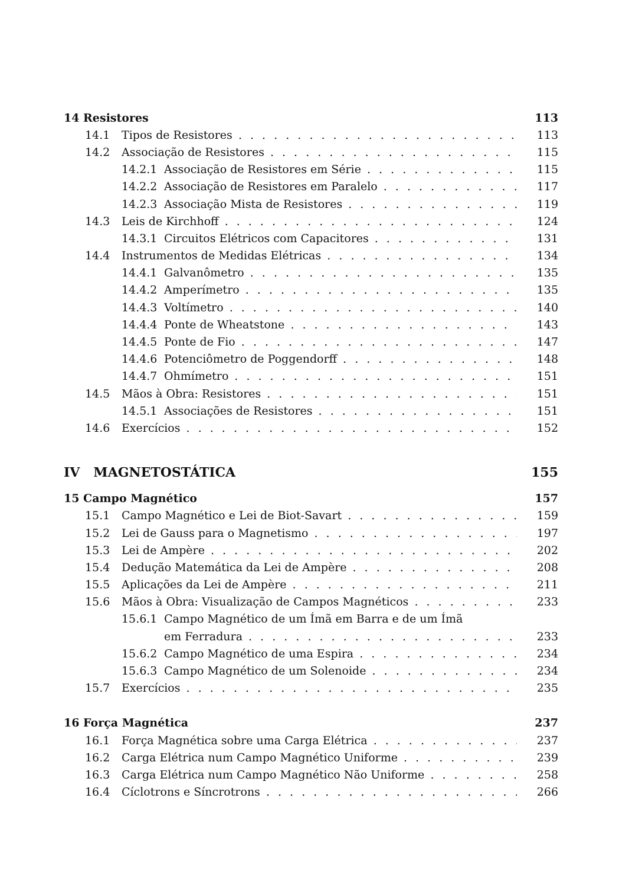14 Resistores 113
14.1 Tipos de Resistores 113
14.2 Associação de Resistores 115
14.2.1 Associação de Resistores em Série 115
14.2.2 Associação de Resistores em Paralelo 117
14.2.3 Associação Mista de Resistores 119
14.3 Leis de Kirchhoff 124
14.3.1 Circuitos Elétricos com Capacitores 131
14.4 Instrumentos de Medidas Elétricas 134
14.4.1 Galvanômetro 135
14.4.2 Amperímetro 135
14.4.3 Voltímetro 140
14.4.4 Ponte de Wheatstone 143
14.4.5 Ponte de Fio 147
14.4.6 Potenciômetro de Poggendorff 148
14.4.7 Ohmímetro 151
14.5 Mãos à Obra: Resistores 151
14.5.1 Associações de Resistores 151
14.6 Exercícios 152
IV MAGNETOSTÁTICA 155
15 Campo Magnético 157
15.1 Campo Magnético e Lei de Biot-Savart 159
15.2 Lei de Gauss para o Magnetismo 197
15.3 Lei de Ampère 202
15.4 Dedução Matemática da Lei de Ampère 208
15.5 Aplicações da Lei de Ampère 211
15.6 Mãos à Obra: Visualização de Campos Magnéticos 233
15.6.1 Campo Magnético de um Ímã em Barra e de um Ímã
em Ferradura 233
15.6.2 Campo Magnético de uma Espira 234
15.6.3 Campo Magnético de um Solenoide 234
15.7 Exercícios 235
16 Força Magnética 237
16.1 Força Magnética sobre uma Carga Elétrica 237
16.2 Carga Elétrica num Campo Magnético Uniforme 239
16.3 Carga Elétrica num Campo Magnético Não Uniforme 258
16.4 Cíclotrons e Síncrotrons 266